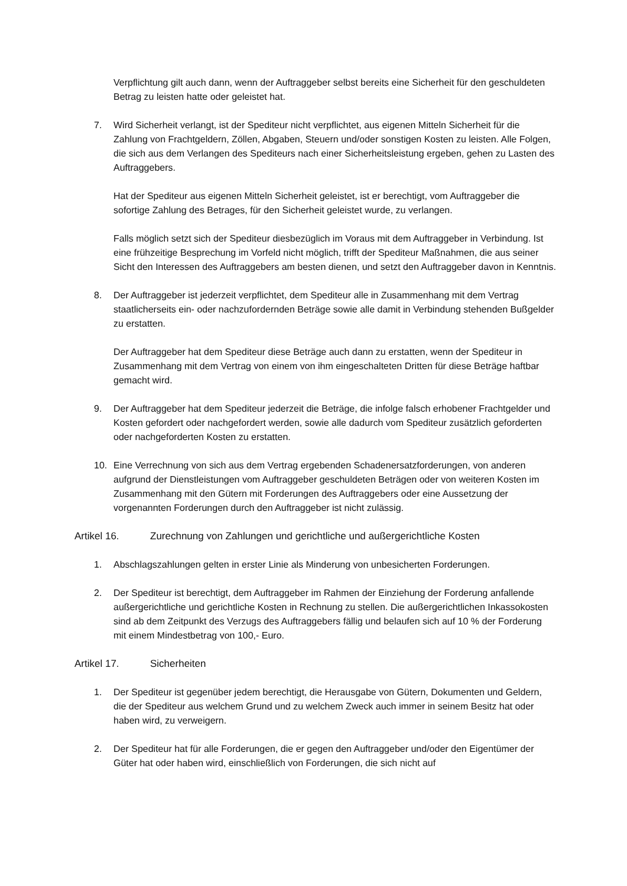Verpflichtung gilt auch dann, wenn der Auftraggeber selbst bereits eine Sicherheit für den geschuldeten Betrag zu leisten hatte oder geleistet hat.
7. Wird Sicherheit verlangt, ist der Spediteur nicht verpflichtet, aus eigenen Mitteln Sicherheit für die Zahlung von Frachtgeldern, Zöllen, Abgaben, Steuern und/oder sonstigen Kosten zu leisten. Alle Folgen, die sich aus dem Verlangen des Spediteurs nach einer Sicherheitsleistung ergeben, gehen zu Lasten des Auftraggebers.
Hat der Spediteur aus eigenen Mitteln Sicherheit geleistet, ist er berechtigt, vom Auftraggeber die sofortige Zahlung des Betrages, für den Sicherheit geleistet wurde, zu verlangen.
Falls möglich setzt sich der Spediteur diesbezüglich im Voraus mit dem Auftraggeber in Verbindung. Ist eine frühzeitige Besprechung im Vorfeld nicht möglich, trifft der Spediteur Maßnahmen, die aus seiner Sicht den Interessen des Auftraggebers am besten dienen, und setzt den Auftraggeber davon in Kenntnis.
8. Der Auftraggeber ist jederzeit verpflichtet, dem Spediteur alle in Zusammenhang mit dem Vertrag staatlicherseits ein- oder nachzufordernden Beträge sowie alle damit in Verbindung stehenden Bußgelder zu erstatten.
Der Auftraggeber hat dem Spediteur diese Beträge auch dann zu erstatten, wenn der Spediteur in Zusammenhang mit dem Vertrag von einem von ihm eingeschalteten Dritten für diese Beträge haftbar gemacht wird.
9. Der Auftraggeber hat dem Spediteur jederzeit die Beträge, die infolge falsch erhobener Frachtgelder und Kosten gefordert oder nachgefordert werden, sowie alle dadurch vom Spediteur zusätzlich geforderten oder nachgeforderten Kosten zu erstatten.
10. Eine Verrechnung von sich aus dem Vertrag ergebenden Schadenersatzforderungen, von anderen aufgrund der Dienstleistungen vom Auftraggeber geschuldeten Beträgen oder von weiteren Kosten im Zusammenhang mit den Gütern mit Forderungen des Auftraggebers oder eine Aussetzung der vorgenannten Forderungen durch den Auftraggeber ist nicht zulässig.
Artikel 16. Zurechnung von Zahlungen und gerichtliche und außergerichtliche Kosten
1. Abschlagszahlungen gelten in erster Linie als Minderung von unbesicherten Forderungen.
2. Der Spediteur ist berechtigt, dem Auftraggeber im Rahmen der Einziehung der Forderung anfallende außergerichtliche und gerichtliche Kosten in Rechnung zu stellen. Die außergerichtlichen Inkassokosten sind ab dem Zeitpunkt des Verzugs des Auftraggebers fällig und belaufen sich auf 10 % der Forderung mit einem Mindestbetrag von 100,- Euro.
Artikel 17. Sicherheiten
1. Der Spediteur ist gegenüber jedem berechtigt, die Herausgabe von Gütern, Dokumenten und Geldern, die der Spediteur aus welchem Grund und zu welchem Zweck auch immer in seinem Besitz hat oder haben wird, zu verweigern.
2. Der Spediteur hat für alle Forderungen, die er gegen den Auftraggeber und/oder den Eigentümer der Güter hat oder haben wird, einschließlich von Forderungen, die sich nicht auf